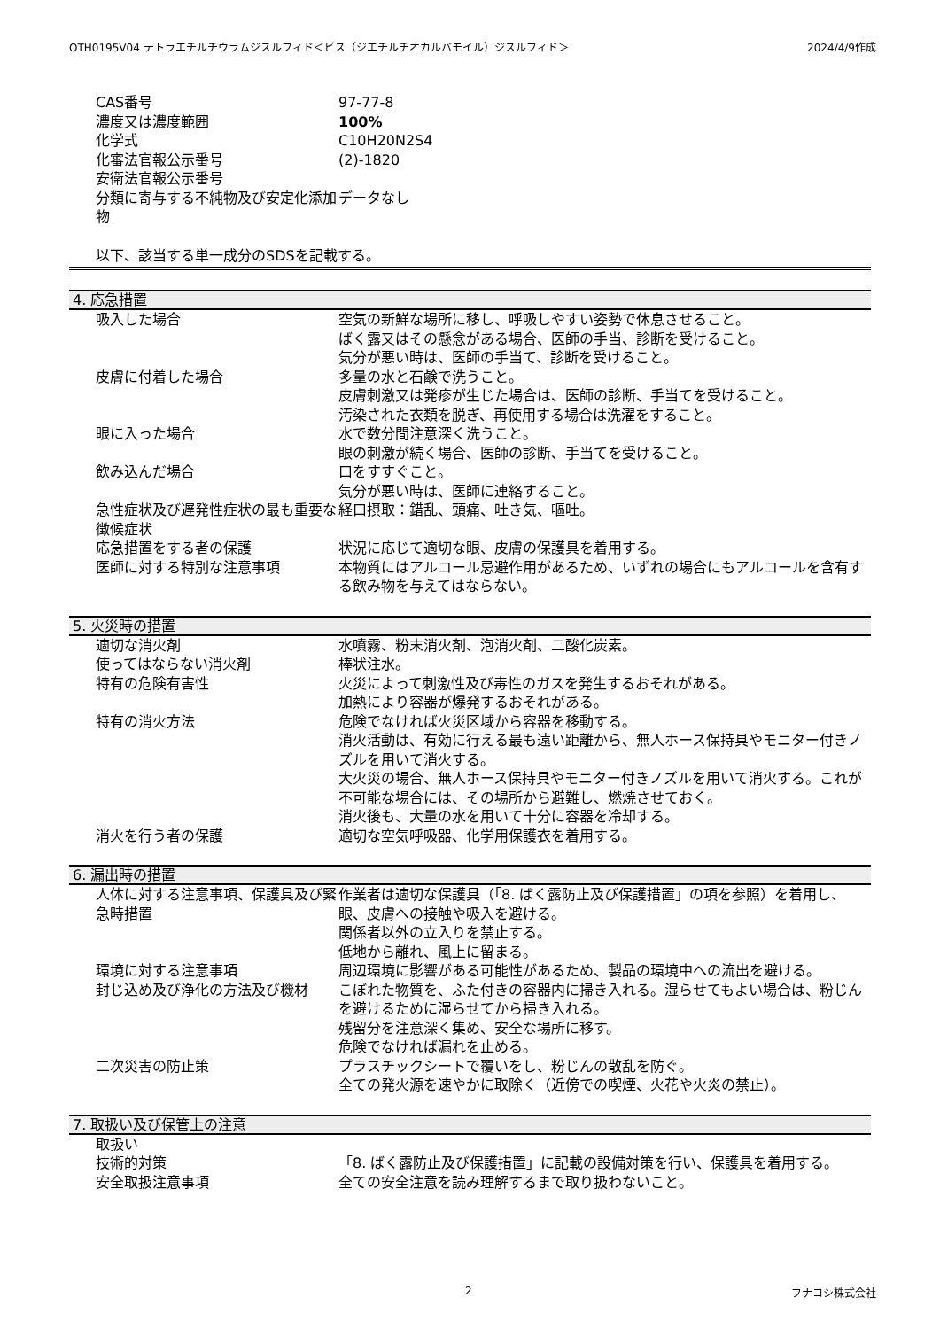OTH0195V04 テトラエチルチウラムジスルフィド＜ビス（ジエチルチオカルバモイル）ジスルフィド＞ 2024/4/9作成
| CAS番号 | 97-77-8 |
| 濃度又は濃度範囲 | 100% |
| 化学式 | C10H20N2S4 |
| 化審法官報公示番号 | (2)-1820 |
| 安衛法官報公示番号 | |
| 分類に寄与する不純物及び安定化添加物 | データなし |
以下、該当する単一成分のSDSを記載する。
4. 応急措置
| 吸入した場合 | 空気の新鮮な場所に移し、呼吸しやすい姿勢で休息させること。 ばく露又はその懸念がある場合、医師の手当、診断を受けること。 気分が悪い時は、医師の手当て、診断を受けること。 |
| 皮膚に付着した場合 | 多量の水と石鹸で洗うこと。 皮膚刺激又は発疹が生じた場合は、医師の診断、手当てを受けること。 汚染された衣類を脱ぎ、再使用する場合は洗濯をすること。 |
| 眼に入った場合 | 水で数分間注意深く洗うこと。 眼の刺激が続く場合、医師の診断、手当てを受けること。 |
| 飲み込んだ場合 | 口をすすぐこと。 気分が悪い時は、医師に連絡すること。 |
| 急性症状及び遅発性症状の最も重要な徴候症状 | 経口摂取：錯乱、頭痛、吐き気、嘔吐。 |
| 応急措置をする者の保護 | 状況に応じて適切な眼、皮膚の保護具を着用する。 |
| 医師に対する特別な注意事項 | 本物質にはアルコール忌避作用があるため、いずれの場合にもアルコールを含有する飲み物を与えてはならない。 |
5. 火災時の措置
| 適切な消火剤 | 水噴霧、粉末消火剤、泡消火剤、二酸化炭素。 |
| 使ってはならない消火剤 | 棒状注水。 |
| 特有の危険有害性 | 火災によって刺激性及び毒性のガスを発生するおそれがある。 加熱により容器が爆発するおそれがある。 |
| 特有の消火方法 | 危険でなければ火災区域から容器を移動する。 消火活動は、有効に行える最も遠い距離から、無人ホース保持具やモニター付きノズルを用いて消火する。 大火災の場合、無人ホース保持具やモニター付きノズルを用いて消火する。これが不可能な場合には、その場所から避難し、燃焼させておく。 消火後も、大量の水を用いて十分に容器を冷却する。 |
| 消火を行う者の保護 | 適切な空気呼吸器、化学用保護衣を着用する。 |
6. 漏出時の措置
| 人体に対する注意事項、保護具及び緊急時措置 | 作業者は適切な保護具（「8. ばく露防止及び保護措置」の項を参照）を着用し、眼、皮膚への接触や吸入を避ける。 関係者以外の立入りを禁止する。 低地から離れ、風上に留まる。 |
| 環境に対する注意事項 | 周辺環境に影響がある可能性があるため、製品の環境中への流出を避ける。 |
| 封じ込め及び浄化の方法及び機材 | こぼれた物質を、ふた付きの容器内に掃き入れる。湿らせてもよい場合は、粉じんを避けるために湿らせてから掃き入れる。 残留分を注意深く集め、安全な場所に移す。 危険でなければ漏れを止める。 |
| 二次災害の防止策 | プラスチックシートで覆いをし、粉じんの散乱を防ぐ。 全ての発火源を速やかに取除く（近傍での喫煙、火花や火炎の禁止）。 |
7. 取扱い及び保管上の注意
| 取扱い | |
| 技術的対策 | 「8. ばく露防止及び保護措置」に記載の設備対策を行い、保護具を着用する。 |
| 安全取扱注意事項 | 全ての安全注意を読み理解するまで取り扱わないこと。 |
2 フナコシ株式会社